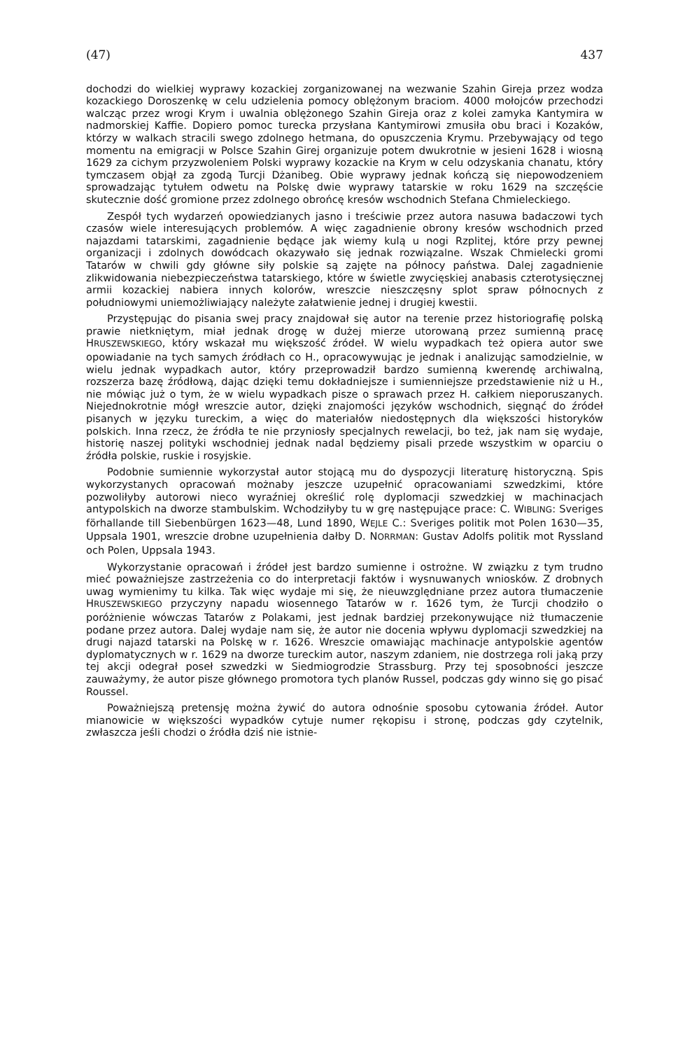(47) 437
dochodzi do wielkiej wyprawy kozackiej zorganizowanej na wezwanie Szahin Gireja przez wodza kozackiego Doroszenkę w celu udzielenia pomocy oblężonym braciom. 4000 mołojców przechodzi walcząc przez wrogi Krym i uwalnia oblężonego Szahin Gireja oraz z kolei zamyka Kantymira w nadmorskiej Kaffie. Dopiero pomoc turecka przysłana Kantymirowi zmusiła obu braci i Kozaków, którzy w walkach stracili swego zdolnego hetmana, do opuszczenia Krymu. Przebywający od tego momentu na emigracji w Polsce Szahin Girej organizuje potem dwukrotnie w jesieni 1628 i wiosną 1629 za cichym przyzwoleniem Polski wyprawy kozackie na Krym w celu odzyskania chanatu, który tymczasem objął za zgodą Turcji Dżanibeg. Obie wyprawy jednak kończą się niepowodzeniem sprowadzając tytułem odwetu na Polskę dwie wyprawy tatarskie w roku 1629 na szczęście skutecznie dość gromione przez zdolnego obrońcę kresów wschodnich Stefana Chmieleckiego.
Zespół tych wydarzeń opowiedzianych jasno i treściwie przez autora nasuwa badaczowi tych czasów wiele interesujących problemów. A więc zagadnienie obrony kresów wschodnich przed najazdami tatarskimi, zagadnienie będące jak wiemy kulą u nogi Rzplitej, które przy pewnej organizacji i zdolnych dowódcach okazywało się jednak rozwiązalne. Wszak Chmielecki gromi Tatarów w chwili gdy główne siły polskie są zajęte na północy państwa. Dalej zagadnienie zlikwidowania niebezpieczeństwa tatarskiego, które w świetle zwycięskiej anabasis czterotysięcznej armii kozackiej nabiera innych kolorów, wreszcie nieszczęsny splot spraw północnych z południowymi uniemożliwiający należyte załatwienie jednej i drugiej kwestii.
Przystępując do pisania swej pracy znajdował się autor na terenie przez historiografię polską prawie nietkniętym, miał jednak drogę w dużej mierze utorowaną przez sumienną pracę HRUSZEWSKIEGO, który wskazał mu większość źródeł. W wielu wypadkach też opiera autor swe opowiadanie na tych samych źródłach co H., opracowywując je jednak i analizując samodzielnie, w wielu jednak wypadkach autor, który przeprowadził bardzo sumienną kwerendę archiwalną, rozszerza bazę źródłową, dając dzięki temu dokładniejsze i sumienniejsze przedstawienie niż u H., nie mówiąc już o tym, że w wielu wypadkach pisze o sprawach przez H. całkiem nieporuszanych. Niejednokrotnie mógł wreszcie autor, dzięki znajomości języków wschodnich, sięgnąć do źródeł pisanych w języku tureckim, a więc do materiałów niedostępnych dla większości historyków polskich. Inna rzecz, że źródła te nie przyniosły specjalnych rewelacji, bo też, jak nam się wydaje, historię naszej polityki wschodniej jednak nadal będziemy pisali przede wszystkim w oparciu o źródła polskie, ruskie i rosyjskie.
Podobnie sumiennie wykorzystał autor stojącą mu do dyspozycji literaturę historyczną. Spis wykorzystanych opracowań możnaby jeszcze uzupełnić opracowaniami szwedzkimi, które pozwoliłyby autorowi nieco wyraźniej określić rolę dyplomacji szwedzkiej w machinacjach antypolskich na dworze stambulskim. Wchodziłyby tu w grę następujące prace: C. WIBLING: Sveriges förhallande till Siebenbürgen 1623—48, Lund 1890, WEJLE C.: Sveriges politik mot Polen 1630—35, Uppsala 1901, wreszcie drobne uzupełnienia dałby D. NORRMAN: Gustav Adolfs politik mot Ryssland och Polen, Uppsala 1943.
Wykorzystanie opracowań i źródeł jest bardzo sumienne i ostrożne. W związku z tym trudno mieć poważniejsze zastrzeżenia co do interpretacji faktów i wysnuwanych wniosków. Z drobnych uwag wymienimy tu kilka. Tak więc wydaje mi się, że nieuwzględniane przez autora tłumaczenie HRUSZEWSKIEGO przyczyny napadu wiosennego Tatarów w r. 1626 tym, że Turcji chodziło o poróżnienie wówczas Tatarów z Polakami, jest jednak bardziej przekonywujące niż tłumaczenie podane przez autora. Dalej wydaje nam się, że autor nie docenia wpływu dyplomacji szwedzkiej na drugi najazd tatarski na Polskę w r. 1626. Wreszcie omawiając machinacje antypolskie agentów dyplomatycznych w r. 1629 na dworze tureckim autor, naszym zdaniem, nie dostrzega roli jaką przy tej akcji odegrał poseł szwedzki w Siedmiogrodzie Strassburg. Przy tej sposobności jeszcze zauważymy, że autor pisze głównego promotora tych planów Russel, podczas gdy winno się go pisać Roussel.
Poważniejszą pretensję można żywić do autora odnośnie sposobu cytowania źródeł. Autor mianowicie w większości wypadków cytuje numer rękopisu i stronę, podczas gdy czytelnik, zwłaszcza jeśli chodzi o źródła dziś nie istnie-